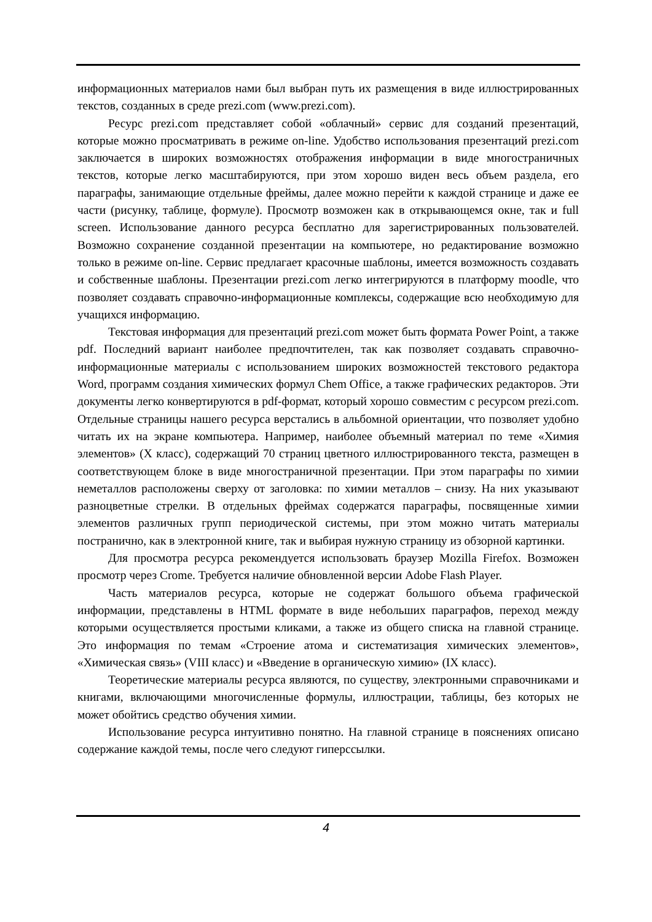информационных материалов нами был выбран путь их размещения в виде иллюстрированных текстов, созданных в среде prezi.com (www.prezi.com).
Ресурс prezi.com представляет собой «облачный» сервис для созданий презентаций, которые можно просматривать в режиме on-line. Удобство использования презентаций prezi.com заключается в широких возможностях отображения информации в виде многостраничных текстов, которые легко масштабируются, при этом хорошо виден весь объем раздела, его параграфы, занимающие отдельные фреймы, далее можно перейти к каждой странице и даже ее части (рисунку, таблице, формуле). Просмотр возможен как в открывающемся окне, так и full screen. Использование данного ресурса бесплатно для зарегистрированных пользователей. Возможно сохранение созданной презентации на компьютере, но редактирование возможно только в режиме on-line. Сервис предлагает красочные шаблоны, имеется возможность создавать и собственные шаблоны. Презентации prezi.com легко интегрируются в платформу moodle, что позволяет создавать справочно-информационные комплексы, содержащие всю необходимую для учащихся информацию.
Текстовая информация для презентаций prezi.com может быть формата Power Point, а также pdf. Последний вариант наиболее предпочтителен, так как позволяет создавать справочно-информационные материалы с использованием широких возможностей текстового редактора Word, программ создания химических формул Chem Office, а также графических редакторов. Эти документы легко конвертируются в pdf-формат, который хорошо совместим с ресурсом prezi.com. Отдельные страницы нашего ресурса верстались в альбомной ориентации, что позволяет удобно читать их на экране компьютера. Например, наиболее объемный материал по теме «Химия элементов» (X класс), содержащий 70 страниц цветного иллюстрированного текста, размещен в соответствующем блоке в виде многостраничной презентации. При этом параграфы по химии неметаллов расположены сверху от заголовка: по химии металлов – снизу. На них указывают разноцветные стрелки. В отдельных фреймах содержатся параграфы, посвященные химии элементов различных групп периодической системы, при этом можно читать материалы постранично, как в электронной книге, так и выбирая нужную страницу из обзорной картинки.
Для просмотра ресурса рекомендуется использовать браузер Mozilla Firefox. Возможен просмотр через Crome. Требуется наличие обновленной версии Adobe Flash Player.
Часть материалов ресурса, которые не содержат большого объема графической информации, представлены в HTML формате в виде небольших параграфов, переход между которыми осуществляется простыми кликами, а также из общего списка на главной странице. Это информация по темам «Строение атома и систематизация химических элементов», «Химическая связь» (VIII класс) и «Введение в органическую химию» (IX класс).
Теоретические материалы ресурса являются, по существу, электронными справочниками и книгами, включающими многочисленные формулы, иллюстрации, таблицы, без которых не может обойтись средство обучения химии.
Использование ресурса интуитивно понятно. На главной странице в пояснениях описано содержание каждой темы, после чего следуют гиперссылки.
4